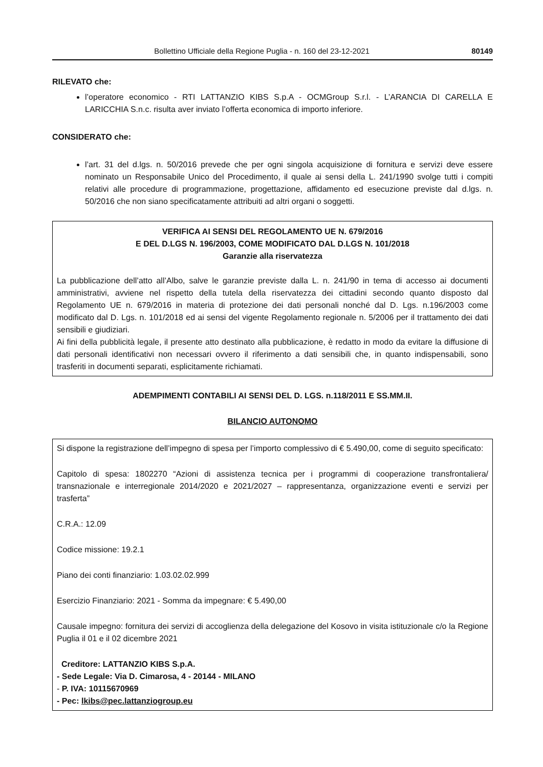Bollettino Ufficiale della Regione Puglia - n. 160 del 23-12-2021 80149
RILEVATO che:
l’operatore economico - RTI LATTANZIO KIBS S.p.A - OCMGroup S.r.l. - L’ARANCIA DI CARELLA E LARICCHIA S.n.c. risulta aver inviato l’offerta economica di importo inferiore.
CONSIDERATO che:
l’art. 31 del d.lgs. n. 50/2016 prevede che per ogni singola acquisizione di fornitura e servizi deve essere nominato un Responsabile Unico del Procedimento, il quale ai sensi della L. 241/1990 svolge tutti i compiti relativi alle procedure di programmazione, progettazione, affidamento ed esecuzione previste dal d.lgs. n. 50/2016 che non siano specificatamente attribuiti ad altri organi o soggetti.
VERIFICA AI SENSI DEL REGOLAMENTO UE N. 679/2016
E DEL D.LGS N. 196/2003, COME MODIFICATO DAL D.LGS N. 101/2018
Garanzie alla riservatezza
La pubblicazione dell’atto all’Albo, salve le garanzie previste dalla L. n. 241/90 in tema di accesso ai documenti amministrativi, avviene nel rispetto della tutela della riservatezza dei cittadini secondo quanto disposto dal Regolamento UE n. 679/2016 in materia di protezione dei dati personali nonché dal D. Lgs. n.196/2003 come modificato dal D. Lgs. n. 101/2018 ed ai sensi del vigente Regolamento regionale n. 5/2006 per il trattamento dei dati sensibili e giudiziari.
Ai fini della pubblicità legale, il presente atto destinato alla pubblicazione, è redatto in modo da evitare la diffusione di dati personali identificativi non necessari ovvero il riferimento a dati sensibili che, in quanto indispensabili, sono trasferiti in documenti separati, esplicitamente richiamati.
ADEMPIMENTI CONTABILI AI SENSI DEL D. LGS. n.118/2011 E SS.MM.II.
BILANCIO AUTONOMO
Si dispone la registrazione dell’impegno di spesa per l’importo complessivo di € 5.490,00, come di seguito specificato:
Capitolo di spesa: 1802270 “Azioni di assistenza tecnica per i programmi di cooperazione transfrontaliera/ transnazionale e interregionale 2014/2020 e 2021/2027 – rappresentanza, organizzazione eventi e servizi per trasferta”
C.R.A.: 12.09
Codice missione: 19.2.1
Piano dei conti finanziario: 1.03.02.02.999
Esercizio Finanziario: 2021 - Somma da impegnare: € 5.490,00
Causale impegno: fornitura dei servizi di accoglienza della delegazione del Kosovo in visita istituzionale c/o la Regione Puglia il 01 e il 02 dicembre 2021
Creditore: LATTANZIO KIBS S.p.A.
- Sede Legale: Via D. Cimarosa, 4 - 20144 - MILANO
- P. IVA: 10115670969
- Pec: lkibs@pec.lattanziogroup.eu